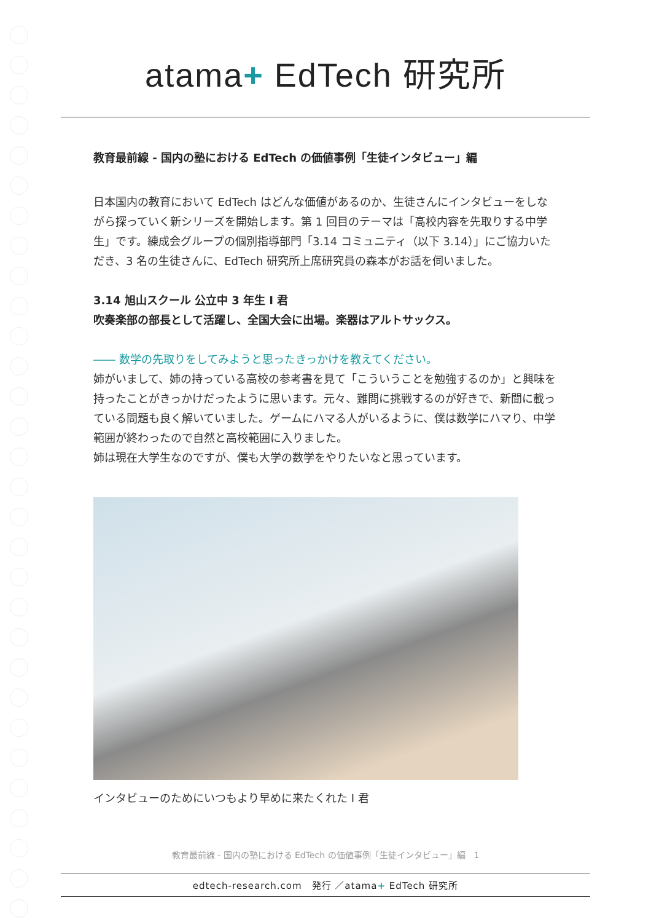atama+ EdTech 研究所
教育最前線 - 国内の塾における EdTech の価値事例「生徒インタビュー」編
日本国内の教育において EdTech はどんな価値があるのか、生徒さんにインタビューをしながら探っていく新シリーズを開始します。第 1 回目のテーマは「高校内容を先取りする中学生」です。練成会グループの個別指導部門「3.14 コミュニティ（以下 3.14）」にご協力いただき、3 名の生徒さんに、EdTech 研究所上席研究員の森本がお話を伺いました。
3.14 旭山スクール 公立中 3 年生 I 君
吹奏楽部の部長として活躍し、全国大会に出場。楽器はアルトサックス。
―― 数学の先取りをしてみようと思ったきっかけを教えてください。
姉がいまして、姉の持っている高校の参考書を見て「こういうことを勉強するのか」と興味を持ったことがきっかけだったように思います。元々、難問に挑戦するのが好きで、新聞に載っている問題も良く解いていました。ゲームにハマる人がいるように、僕は数学にハマり、中学範囲が終わったので自然と高校範囲に入りました。
姉は現在大学生なのですが、僕も大学の数学をやりたいなと思っています。
インタビューのためにいつもより早めに来たくれた I 君
教育最前線 - 国内の塾における EdTech の価値事例「生徒インタビュー」編　1
edtech-research.com　発行 ／atama+ EdTech 研究所